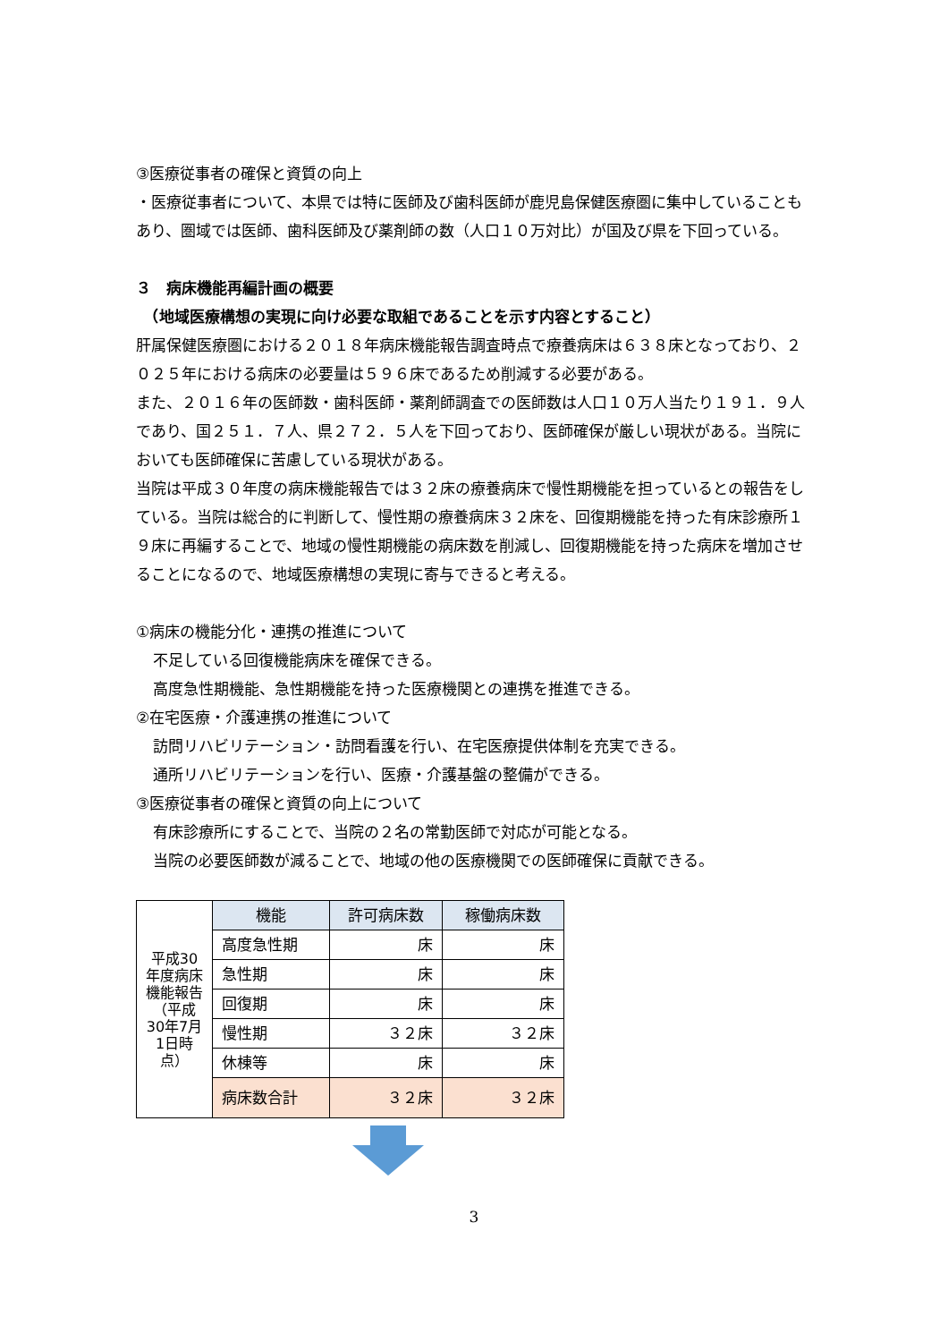③医療従事者の確保と資質の向上
・医療従事者について、本県では特に医師及び歯科医師が鹿児島保健医療圏に集中していることもあり、圏域では医師、歯科医師及び薬剤師の数（人口１０万対比）が国及び県を下回っている。
３　病床機能再編計画の概要
　（地域医療構想の実現に向け必要な取組であることを示す内容とすること）
肝属保健医療圏における２０１８年病床機能報告調査時点で療養病床は６３８床となっており、２０２５年における病床の必要量は５９６床であるため削減する必要がある。
また、２０１６年の医師数・歯科医師・薬剤師調査での医師数は人口１０万人当たり１９１．９人であり、国２５１．７人、県２７２．５人を下回っており、医師確保が厳しい現状がある。当院においても医師確保に苦慮している現状がある。
当院は平成３０年度の病床機能報告では３２床の療養病床で慢性期機能を担っているとの報告をしている。当院は総合的に判断して、慢性期の療養病床３２床を、回復期機能を持った有床診療所１９床に再編することで、地域の慢性期機能の病床数を削減し、回復期機能を持った病床を増加させることになるので、地域医療構想の実現に寄与できると考える。
①病床の機能分化・連携の推進について
不足している回復機能病床を確保できる。
高度急性期機能、急性期機能を持った医療機関との連携を推進できる。
②在宅医療・介護連携の推進について
訪問リハビリテーション・訪問看護を行い、在宅医療提供体制を充実できる。
通所リハビリテーションを行い、医療・介護基盤の整備ができる。
③医療従事者の確保と資質の向上について
有床診療所にすることで、当院の２名の常勤医師で対応が可能となる。
当院の必要医師数が減ることで、地域の他の医療機関での医師確保に貢献できる。
| 平成30年度病床機能報告 （平成30年7月1日時点） | 機能 | 許可病床数 | 稼働病床数 |
| | 高度急性期 | 床 | 床 |
| | 急性期 | 床 | 床 |
| | 回復期 | 床 | 床 |
| | 慢性期 | ３２床 | ３２床 |
| | 休棟等 | 床 | 床 |
| | 病床数合計 | ３２床 | ３２床 |
3